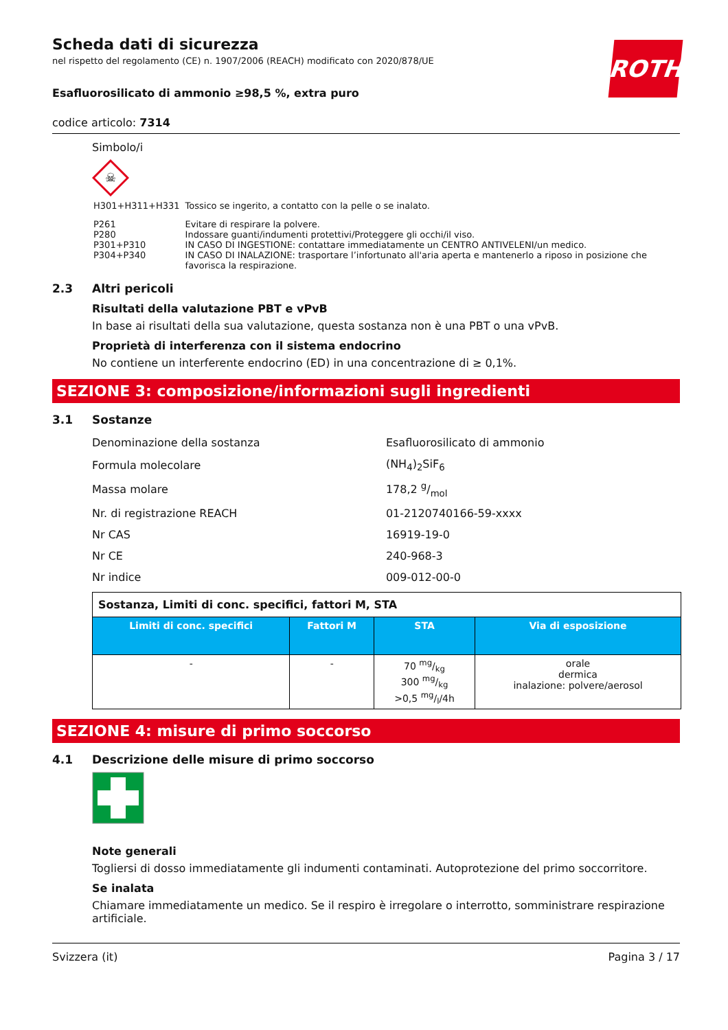ROTH
Scheda dati di sicurezza
nel rispetto del regolamento (CE) n. 1907/2006 (REACH) modificato con 2020/878/UE
Esafluorosilicato di ammonio ≥98,5 %, extra puro
codice articolo: 7314
Simbolo/i
☠
| H301+H311+H331 | Tossico se ingerito, a contatto con la pelle o se inalato. |
| P261 P280 P301+P310 P304+P340 | Evitare di respirare la polvere. Indossare guanti/indumenti protettivi/Proteggere gli occhi/il viso. IN CASO DI INGESTIONE: contattare immediatamente un CENTRO ANTIVELENI/un medico. IN CASO DI INALAZIONE: trasportare l’infortunato all'aria aperta e mantenerlo a riposo in posizione che favorisca la respirazione. |
2.3 Altri pericoli
Risultati della valutazione PBT e vPvB
In base ai risultati della sua valutazione, questa sostanza non è una PBT o una vPvB.
Proprietà di interferenza con il sistema endocrino
No contiene un interferente endocrino (ED) in una concentrazione di ≥ 0,1%.
SEZIONE 3: composizione/informazioni sugli ingredienti
3.1 Sostanze
| Denominazione della sostanza | Esafluorosilicato di ammonio |
| Formula molecolare | (NH<sub>4</sub>)<sub>2</sub>SiF<sub>6</sub> |
| Massa molare | 178,2 g/mol |
| Nr. di registrazione REACH | 01-2120740166-59-xxxx |
| Nr CAS | 16919-19-0 |
| Nr CE | 240-968-3 |
| Nr indice | 009-012-00-0 |
| Sostanza, Limiti di conc. specifici, fattori M, STA | | | |
| --- | --- | --- | --- |
| Limiti di conc. specifici | Fattori M | STA | Via di esposizione |
| - | - | 70 mg/kg 300 mg/kg >0,5 mg/l/4h | orale dermica inalazione: polvere/aerosol |
SEZIONE 4: misure di primo soccorso
4.1 Descrizione delle misure di primo soccorso
Note generali
Togliersi di dosso immediatamente gli indumenti contaminati. Autoprotezione del primo soccorritore.
Se inalata
Chiamare immediatamente un medico. Se il respiro è irregolare o interrotto, somministrare respirazione artificiale.
Svizzera (it) Pagina 3 / 17